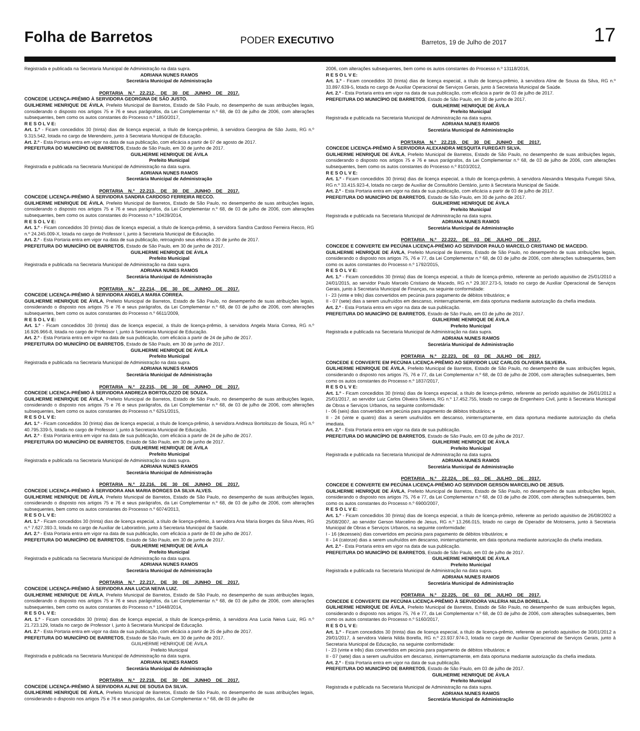Folha de Barretos PODER EXECUTIVO Barretos, 19 de Julho de 2017 17
Registrada e publicada na Secretaria Municipal de Administração na data supra.
ADRIANA NUNES RAMOS
Secretária Municipal de Administração
PORTARIA N.º 22.212, DE 30 DE JUNHO DE 2017.
CONCEDE LICENÇA-PRÊMIO À SERVIDORA GEORGINA DE SÃO JUSTO.
GUILHERME HENRIQUE DE ÁVILA, Prefeito Municipal de Barretos, Estado de São Paulo, no desempenho de suas atribuições legais, considerando o disposto nos artigos 75 e 76 e seus parágrafos, da Lei Complementar n.º 68, de 03 de julho de 2006, com alterações subsequentes, bem como os autos constantes do Processo n.º 1850/2017,
R E S O L V E:
Art. 1.º - Ficam concedidos 30 (trinta) dias de licença especial, a título de licença-prêmio, à servidora Georgina de São Justo, RG n.º 9.315.542, lotada no cargo de Merendeiro, junto à Secretaria Municipal de Educação.
Art. 2.º - Esta Portaria entra em vigor na data de sua publicação, com eficácia a partir de 07 de agosto de 2017.
PREFEITURA DO MUNICÍPIO DE BARRETOS, Estado de São Paulo, em 30 de junho de 2017.
GUILHERME HENRIQUE DE ÁVILA
Prefeito Municipal
Registrada e publicada na Secretaria Municipal de Administração na data supra.
ADRIANA NUNES RAMOS
Secretária Municipal de Administração
PORTARIA N.º 22.213, DE 30 DE JUNHO DE 2017.
CONCEDE LICENÇA-PRÊMIO À SERVIDORA SANDRA CARDOSO FERREIRA RECCO.
GUILHERME HENRIQUE DE ÁVILA, Prefeito Municipal de Barretos, Estado de São Paulo, no desempenho de suas atribuições legais, considerando o disposto nos artigos 75 e 76 e seus parágrafos, da Lei Complementar n.º 68, de 03 de julho de 2006, com alterações subsequentes, bem como os autos constantes do Processo n.º 10439/2014,
R E S O L V E:
Art. 1.º - Ficam concedidos 30 (trinta) dias de licença especial, a título de licença-prêmio, à servidora Sandra Cardoso Ferreira Recco, RG n.º 24.245.009-X, lotada no cargo de Professor I, junto à Secretaria Municipal de Educação.
Art. 2.º - Esta Portaria entra em vigor na data de sua publicação, retroagindo seus efeitos a 20 de junho de 2017.
PREFEITURA DO MUNICÍPIO DE BARRETOS, Estado de São Paulo, em 30 de junho de 2017.
GUILHERME HENRIQUE DE ÁVILA
Prefeito Municipal
Registrada e publicada na Secretaria Municipal de Administração na data supra.
ADRIANA NUNES RAMOS
Secretária Municipal de Administração
PORTARIA N.º 22.214, DE 30 DE JUNHO DE 2017.
CONCEDE LICENÇA-PRÊMIO À SERVIDORA ANGELA MARIA CORREA.
GUILHERME HENRIQUE DE ÁVILA, Prefeito Municipal de Barretos, Estado de São Paulo, no desempenho de suas atribuições legais, considerando o disposto nos artigos 75 e 76 e seus parágrafos, da Lei Complementar n.º 68, de 03 de julho de 2006, com alterações subsequentes, bem como os autos constantes do Processo n.º 6611/2009,
R E S O L V E:
Art. 1.º - Ficam concedidos 30 (trinta) dias de licença especial, a título de licença-prêmio, à servidora Angela Maria Correa, RG n.º 16.926.966-8, lotada no cargo de Professor I, junto à Secretaria Municipal de Educação.
Art. 2.º - Esta Portaria entra em vigor na data de sua publicação, com eficácia a partir de 24 de julho de 2017.
PREFEITURA DO MUNICÍPIO DE BARRETOS, Estado de São Paulo, em 30 de junho de 2017.
GUILHERME HENRIQUE DE ÁVILA
Prefeito Municipal
Registrada e publicada na Secretaria Municipal de Administração na data supra.
ADRIANA NUNES RAMOS
Secretária Municipal de Administração
PORTARIA N.º 22.215, DE 30 DE JUNHO DE 2017.
CONCEDE LICENÇA-PRÊMIO À SERVIDORA ANDREZA BORTOLOZZO DE SOUZA.
GUILHERME HENRIQUE DE ÁVILA, Prefeito Municipal de Barretos, Estado de São Paulo, no desempenho de suas atribuições legais, considerando o disposto nos artigos 75 e 76 e seus parágrafos, da Lei Complementar n.º 68, de 03 de julho de 2006, com alterações subsequentes, bem como os autos constantes do Processo n.º 6251/2015,
R E S O L V E:
Art. 1.º - Ficam concedidos 30 (trinta) dias de licença especial, a título de licença-prêmio, à servidora Andreza Bortolozzo de Souza, RG n.º 40.795.339-5, lotada no cargo de Professor I, junto à Secretaria Municipal de Educação.
Art. 2.º - Esta Portaria entra em vigor na data de sua publicação, com eficácia a partir de 24 de julho de 2017.
PREFEITURA DO MUNICÍPIO DE BARRETOS, Estado de São Paulo, em 30 de junho de 2017.
GUILHERME HENRIQUE DE ÁVILA
Prefeito Municipal
Registrada e publicada na Secretaria Municipal de Administração na data supra.
ADRIANA NUNES RAMOS
Secretária Municipal de Administração
PORTARIA N.º 22.216, DE 30 DE JUNHO DE 2017.
CONCEDE LICENÇA-PRÊMIO À SERVIDORA ANA MARIA BORGES DA SILVA ALVES.
GUILHERME HENRIQUE DE ÁVILA, Prefeito Municipal de Barretos, Estado de São Paulo, no desempenho de suas atribuições legais, considerando o disposto nos artigos 75 e 76 e seus parágrafos, da Lei Complementar n.º 68, de 03 de julho de 2006, com alterações subsequentes, bem como os autos constantes do Processo n.º 6074/2013,
R E S O L V E:
Art. 1.º - Ficam concedidos 30 (trinta) dias de licença especial, a título de licença-prêmio, à servidora Ana Maria Borges da Silva Alves, RG n.º 7.627.393-3, lotada no cargo de Auxiliar de Laboratório, junto à Secretaria Municipal de Saúde.
Art. 2.º - Esta Portaria entra em vigor na data de sua publicação, com eficácia a partir de 03 de julho de 2017.
PREFEITURA DO MUNICÍPIO DE BARRETOS, Estado de São Paulo, em 30 de junho de 2017.
GUILHERME HENRIQUE DE ÁVILA
Prefeito Municipal
Registrada e publicada na Secretaria Municipal de Administração na data supra.
ADRIANA NUNES RAMOS
Secretária Municipal de Administração
PORTARIA N.º 22.217, DE 30 DE JUNHO DE 2017.
CONCEDE LICENÇA-PRÊMIO À SERVIDORA ANA LUCIA NEIVA LUIZ.
GUILHERME HENRIQUE DE ÁVILA, Prefeito Municipal de Barretos, Estado de São Paulo, no desempenho de suas atribuições legais, considerando o disposto nos artigos 75 e 76 e seus parágrafos, da Lei Complementar n.º 68, de 03 de julho de 2006, com alterações subsequentes, bem como os autos constantes do Processo n.º 10448/2014,
R E S O L V E:
Art. 1.º - Ficam concedidos 30 (trinta) dias de licença especial, a título de licença-prêmio, à servidora Ana Lucia Neiva Luiz, RG n.º 21.723.129, lotada no cargo de Professor I, junto à Secretaria Municipal de Educação.
Art. 2.º - Esta Portaria entra em vigor na data de sua publicação, com eficácia a partir de 25 de julho de 2017.
PREFEITURA DO MUNICÍPIO DE BARRETOS, Estado de São Paulo, em 30 de junho de 2017.
GUILHERME HENRIQUE DE ÁVILA
Prefeito Municipal
Registrada e publicada na Secretaria Municipal de Administração na data supra.
ADRIANA NUNES RAMOS
Secretária Municipal de Administração
PORTARIA N.º 22.218, DE 30 DE JUNHO DE 2017.
CONCEDE LICENÇA-PRÊMIO À SERVIDORA ALINE DE SOUSA DA SILVA.
GUILHERME HENRIQUE DE ÁVILA, Prefeito Municipal de Barretos, Estado de São Paulo, no desempenho de suas atribuições legais, considerando o disposto nos artigos 75 e 76 e seus parágrafos, da Lei Complementar n.º 68, de 03 de julho de
2006, com alterações subsequentes, bem como os autos constantes do Processo n.º 13118/2016,
R E S O L V E:
Art. 1.º - Ficam concedidos 30 (trinta) dias de licença especial, a título de licença-prêmio, à servidora Aline de Sousa da Silva, RG n.º 33.897.639-5, lotada no cargo de Auxiliar Operacional de Serviços Gerais, junto à Secretaria Municipal de Saúde.
Art. 2.º - Esta Portaria entra em vigor na data de sua publicação, com eficácia a partir de 03 de julho de 2017.
PREFEITURA DO MUNICÍPIO DE BARRETOS, Estado de São Paulo, em 30 de junho de 2017.
GUILHERME HENRIQUE DE ÁVILA
Prefeito Municipal
Registrada e publicada na Secretaria Municipal de Administração na data supra.
ADRIANA NUNES RAMOS
Secretária Municipal de Administração
PORTARIA N.º 22.219, DE 30 DE JUNHO DE 2017.
CONCEDE LICENÇA-PRÊMIO À SERVIDORA ALEXANDRA MESQUITA FUREGATI SILVA.
GUILHERME HENRIQUE DE ÁVILA, Prefeito Municipal de Barretos, Estado de São Paulo, no desempenho de suas atribuições legais, considerando o disposto nos artigos 75 e 76 e seus parágrafos, da Lei Complementar n.º 68, de 03 de julho de 2006, com alterações subsequentes, bem como os autos constantes do Processo n.º 8103/2012,
R E S O L V E:
Art. 1.º - Ficam concedidos 30 (trinta) dias de licença especial, a título de licença-prêmio, à servidora Alexandra Mesquita Furegati Silva, RG n.º 33.415.923-4, lotada no cargo de Auxiliar de Consultório Dentário, junto à Secretaria Municipal de Saúde.
Art. 2.º - Esta Portaria entra em vigor na data de sua publicação, com eficácia a partir de 03 de julho de 2017.
PREFEITURA DO MUNICÍPIO DE BARRETOS, Estado de São Paulo, em 30 de junho de 2017.
GUILHERME HENRIQUE DE ÁVILA
Prefeito Municipal
Registrada e publicada na Secretaria Municipal de Administração na data supra.
ADRIANA NUNES RAMOS
Secretária Municipal de Administração
PORTARIA N.º 22.222, DE 03 DE JULHO DE 2017.
CONCEDE E CONVERTE EM PECÚNIA LICENÇA-PRÊMIO AO SERVIDOR PAULO MARCELO CRISTIANO DE MACEDO.
GUILHERME HENRIQUE DE ÁVILA, Prefeito Municipal de Barretos, Estado de São Paulo, no desempenho de suas atribuições legais, considerando o disposto nos artigos 75, 76 e 77, da Lei Complementar n.º 68, de 03 de julho de 2006, com alterações subsequentes, bem como os autos constantes do Processo n.º 1792/2015,
R E S O L V E:
Art. 1.º - Ficam concedidos 30 (trinta) dias de licença especial, a título de licença-prêmio, referente ao período aquisitivo de 25/01/2010 a 24/01/2015, ao servidor Paulo Marcelo Cristiano de Macedo, RG n.º 29.307.273-5, lotado no cargo de Auxiliar Operacional de Serviços Gerais, junto à Secretaria Municipal de Finanças, na seguinte conformidade:
I - 23 (vinte e três) dias convertidos em pecúnia para pagamento de débitos tributários; e
II - 07 (sete) dias a serem usufruídos em descanso, ininterruptamente, em data oportuna mediante autorização da chefia imediata.
Art. 2.º - Esta Portaria entra em vigor na data de sua publicação.
PREFEITURA DO MUNICÍPIO DE BARRETOS, Estado de São Paulo, em 03 de julho de 2017.
GUILHERME HENRIQUE DE ÁVILA
Prefeito Municipal
Registrada e publicada na Secretaria Municipal de Administração na data supra.
ADRIANA NUNES RAMOS
Secretária Municipal de Administração
PORTARIA N.º 22.223, DE 03 DE JULHO DE 2017.
CONCEDE E CONVERTE EM PECÚNIA LICENÇA-PRÊMIO AO SERVIDOR LUIZ CARLOS OLIVEIRA SILVEIRA.
GUILHERME HENRIQUE DE ÁVILA, Prefeito Municipal de Barretos, Estado de São Paulo, no desempenho de suas atribuições legais, considerando o disposto nos artigos 75, 76 e 77, da Lei Complementar n.º 68, de 03 de julho de 2006, com alterações subsequentes, bem como os autos constantes do Processo n.º 1837/2017,
R E S O L V E:
Art. 1.º - Ficam concedidos 30 (trinta) dias de licença especial, a título de licença-prêmio, referente ao período aquisitivo de 26/01/2012 a 25/01/2017, ao servidor Luiz Carlos Oliveira Silveira, RG n.º 17.452.755, lotado no cargo de Engenheiro Civil, junto à Secretaria Municipal de Obras e Serviços Urbanos, na seguinte conformidade:
I - 06 (seis) dias convertidos em pecúnia para pagamento de débitos tributários; e
II - 24 (vinte e quatro) dias a serem usufruídos em descanso, ininterruptamente, em data oportuna mediante autorização da chefia imediata.
Art. 2.º - Esta Portaria entra em vigor na data de sua publicação.
PREFEITURA DO MUNICÍPIO DE BARRETOS, Estado de São Paulo, em 03 de julho de 2017.
GUILHERME HENRIQUE DE ÁVILA
Prefeito Municipal
Registrada e publicada na Secretaria Municipal de Administração na data supra.
ADRIANA NUNES RAMOS
Secretária Municipal de Administração
PORTARIA N.º 22.224, DE 03 DE JULHO DE 2017.
CONCEDE E CONVERTE EM PECÚNIA LICENÇA-PRÊMIO AO SERVIDOR GERSON MARCELINO DE JESUS.
GUILHERME HENRIQUE DE ÁVILA, Prefeito Municipal de Barretos, Estado de São Paulo, no desempenho de suas atribuições legais, considerando o disposto nos artigos 75, 76 e 77, da Lei Complementar n.º 68, de 03 de julho de 2006, com alterações subsequentes, bem como os autos constantes do Processo n.º 6900/2007,
R E S O L V E:
Art. 1.º - Ficam concedidos 30 (trinta) dias de licença especial, a título de licença-prêmio, referente ao período aquisitivo de 26/08/2002 a 25/08/2007, ao servidor Gerson Marcelino de Jesus, RG n.º 13.266.015, lotado no cargo de Operador de Motoserra, junto à Secretaria Municipal de Obras e Serviços Urbanos, na seguinte conformidade:
I - 16 (dezesseis) dias convertidos em pecúnia para pagamento de débitos tributários; e
II - 14 (catorze) dias a serem usufruídos em descanso, ininterruptamente, em data oportuna mediante autorização da chefia imediata.
Art. 2.º - Esta Portaria entra em vigor na data de sua publicação.
PREFEITURA DO MUNICÍPIO DE BARRETOS, Estado de São Paulo, em 03 de julho de 2017.
GUILHERME HENRIQUE DE ÁVILA
Prefeito Municipal
Registrada e publicada na Secretaria Municipal de Administração na data supra.
ADRIANA NUNES RAMOS
Secretária Municipal de Administração
PORTARIA N.º 22.225, DE 03 DE JULHO DE 2017.
CONCEDE E CONVERTE EM PECÚNIA LICENÇA-PRÊMIO À SERVIDORA VALERIA NILDA BORELLA.
GUILHERME HENRIQUE DE ÁVILA, Prefeito Municipal de Barretos, Estado de São Paulo, no desempenho de suas atribuições legais, considerando o disposto nos artigos 75, 76 e 77, da Lei Complementar n.º 68, de 03 de julho de 2006, com alterações subsequentes, bem como os autos constantes do Processo n.º 5160/2017,
R E S O L V E:
Art. 1.º - Ficam concedidos 30 (trinta) dias de licença especial, a título de licença-prêmio, referente ao período aquisitivo de 30/01/2012 a 29/01/2017, à servidora Valeria Nilda Borella, RG n.º 23.937.974-3, lotada no cargo de Auxiliar Operacional de Serviços Gerais, junto à Secretaria Municipal de Educação, na seguinte conformidade:
I - 23 (vinte e três) dias convertidos em pecúnia para pagamento de débitos tributários; e
II - 07 (sete) dias a serem usufruídos em descanso, ininterruptamente, em data oportuna mediante autorização da chefia imediata.
Art. 2.º - Esta Portaria entra em vigor na data de sua publicação.
PREFEITURA DO MUNICÍPIO DE BARRETOS, Estado de São Paulo, em 03 de julho de 2017.
GUILHERME HENRIQUE DE ÁVILA
Prefeito Municipal
Registrada e publicada na Secretaria Municipal de Administração na data supra.
ADRIANA NUNES RAMOS
Secretária Municipal de Administração